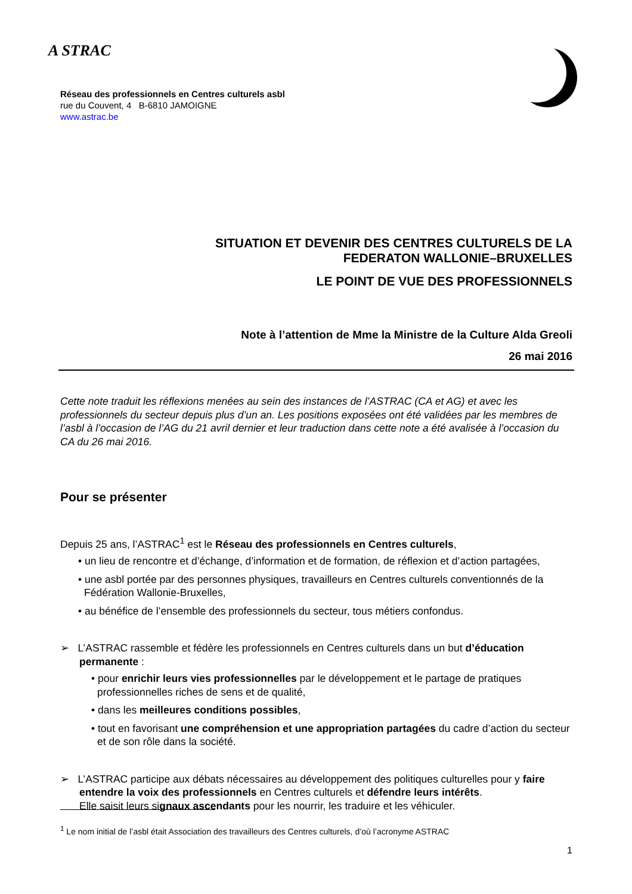A STRAC
Réseau des professionnels en Centres culturels asbl
rue du Couvent, 4 B-6810 JAMOIGNE
www.astrac.be
SITUATION ET DEVENIR DES CENTRES CULTURELS DE LA
FEDERATON WALLONIE–BRUXELLES
LE POINT DE VUE DES PROFESSIONNELS
Note à l’attention de Mme la Ministre de la Culture Alda Greoli
26 mai 2016
Cette note traduit les réflexions menées au sein des instances de l’ASTRAC (CA et AG) et avec les professionnels du secteur depuis plus d’un an. Les positions exposées ont été validées par les membres de l’asbl à l’occasion de l’AG du 21 avril dernier et leur traduction dans cette note a été avalisée à l’occasion du CA du 26 mai 2016.
Pour se présenter
Depuis 25 ans, l’ASTRAC<sup>1</sup> est le Réseau des professionnels en Centres culturels,
• un lieu de rencontre et d’échange, d’information et de formation, de réflexion et d’action partagées,
• une asbl portée par des personnes physiques, travailleurs en Centres culturels conventionnés de la Fédération Wallonie-Bruxelles,
• au bénéfice de l’ensemble des professionnels du secteur, tous métiers confondus.
➢ L’ASTRAC rassemble et fédère les professionnels en Centres culturels dans un but d’éducation permanente :
• pour enrichir leurs vies professionnelles par le développement et le partage de pratiques professionnelles riches de sens et de qualité,
• dans les meilleures conditions possibles,
• tout en favorisant une compréhension et une appropriation partagées du cadre d’action du secteur et de son rôle dans la société.
➢ L’ASTRAC participe aux débats nécessaires au développement des politiques culturelles pour y faire entendre la voix des professionnels en Centres culturels et défendre leurs intérêts.
Elle saisit leurs signaux ascendants pour les nourrir, les traduire et les véhiculer.
<sup>1</sup> Le nom initial de l’asbl était Association des travailleurs des Centres culturels, d’où l’acronyme ASTRAC
1